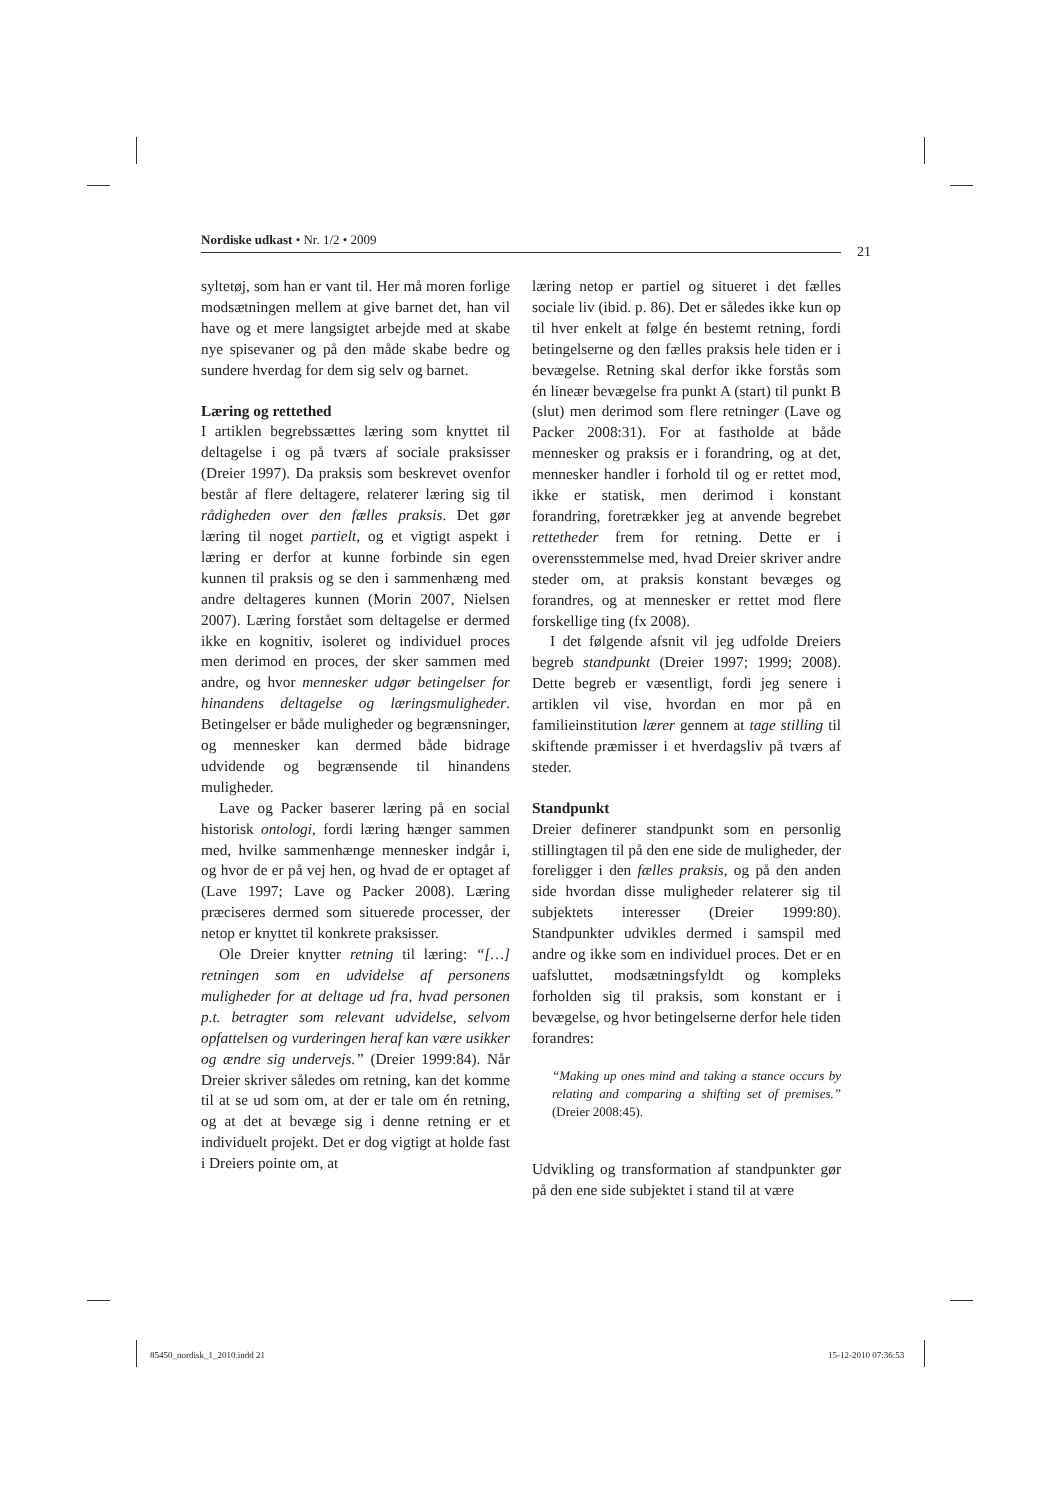Nordiske udkast • Nr. 1/2 • 2009
21
syltetøj, som han er vant til. Her må moren forlige modsætningen mellem at give barnet det, han vil have og et mere langsigtet arbejde med at skabe nye spisevaner og på den måde skabe bedre og sundere hverdag for dem sig selv og barnet.
Læring og rettethed
I artiklen begrebssættes læring som knyttet til deltagelse i og på tværs af sociale praksisser (Dreier 1997). Da praksis som beskrevet ovenfor består af flere deltagere, relaterer læring sig til rådigheden over den fælles praksis. Det gør læring til noget partielt, og et vigtigt aspekt i læring er derfor at kunne forbinde sin egen kunnen til praksis og se den i sammenhæng med andre deltageres kunnen (Morin 2007, Nielsen 2007). Læring forstået som deltagelse er dermed ikke en kognitiv, isoleret og individuel proces men derimod en proces, der sker sammen med andre, og hvor mennesker udgør betingelser for hinandens deltagelse og læringsmuligheder. Betingelser er både muligheder og begrænsninger, og mennesker kan dermed både bidrage udvidende og begrænsende til hinandens muligheder.
Lave og Packer baserer læring på en social historisk ontologi, fordi læring hænger sammen med, hvilke sammenhænge mennesker indgår i, og hvor de er på vej hen, og hvad de er optaget af (Lave 1997; Lave og Packer 2008). Læring præciseres dermed som situerede processer, der netop er knyttet til konkrete praksisser.
Ole Dreier knytter retning til læring: “[…] retningen som en udvidelse af personens muligheder for at deltage ud fra, hvad personen p.t. betragter som relevant udvidelse, selvom opfattelsen og vurderingen heraf kan være usikker og ændre sig undervejs.” (Dreier 1999:84). Når Dreier skriver således om retning, kan det komme til at se ud som om, at der er tale om én retning, og at det at bevæge sig i denne retning er et individuelt projekt. Det er dog vigtigt at holde fast i Dreiers pointe om, at
læring netop er partiel og situeret i det fælles sociale liv (ibid. p. 86). Det er således ikke kun op til hver enkelt at følge én bestemt retning, fordi betingelserne og den fælles praksis hele tiden er i bevægelse. Retning skal derfor ikke forstås som én lineær bevægelse fra punkt A (start) til punkt B (slut) men derimod som flere retninger (Lave og Packer 2008:31). For at fastholde at både mennesker og praksis er i forandring, og at det, mennesker handler i forhold til og er rettet mod, ikke er statisk, men derimod i konstant forandring, foretrækker jeg at anvende begrebet rettetheder frem for retning. Dette er i overensstemmelse med, hvad Dreier skriver andre steder om, at praksis konstant bevæges og forandres, og at mennesker er rettet mod flere forskellige ting (fx 2008).
I det følgende afsnit vil jeg udfolde Dreiers begreb standpunkt (Dreier 1997; 1999; 2008). Dette begreb er væsentligt, fordi jeg senere i artiklen vil vise, hvordan en mor på en familieinstitution lærer gennem at tage stilling til skiftende præmisser i et hverdagsliv på tværs af steder.
Standpunkt
Dreier definerer standpunkt som en personlig stillingtagen til på den ene side de muligheder, der foreligger i den fælles praksis, og på den anden side hvordan disse muligheder relaterer sig til subjektets interesser (Dreier 1999:80). Standpunkter udvikles dermed i samspil med andre og ikke som en individuel proces. Det er en uafsluttet, modsætningsfyldt og kompleks forholden sig til praksis, som konstant er i bevægelse, og hvor betingelserne derfor hele tiden forandres:
“Making up ones mind and taking a stance occurs by relating and comparing a shifting set of premises.” (Dreier 2008:45).
Udvikling og transformation af standpunkter gør på den ene side subjektet i stand til at være
85450_nordisk_1_2010.indd 21 15-12-2010 07:36:53